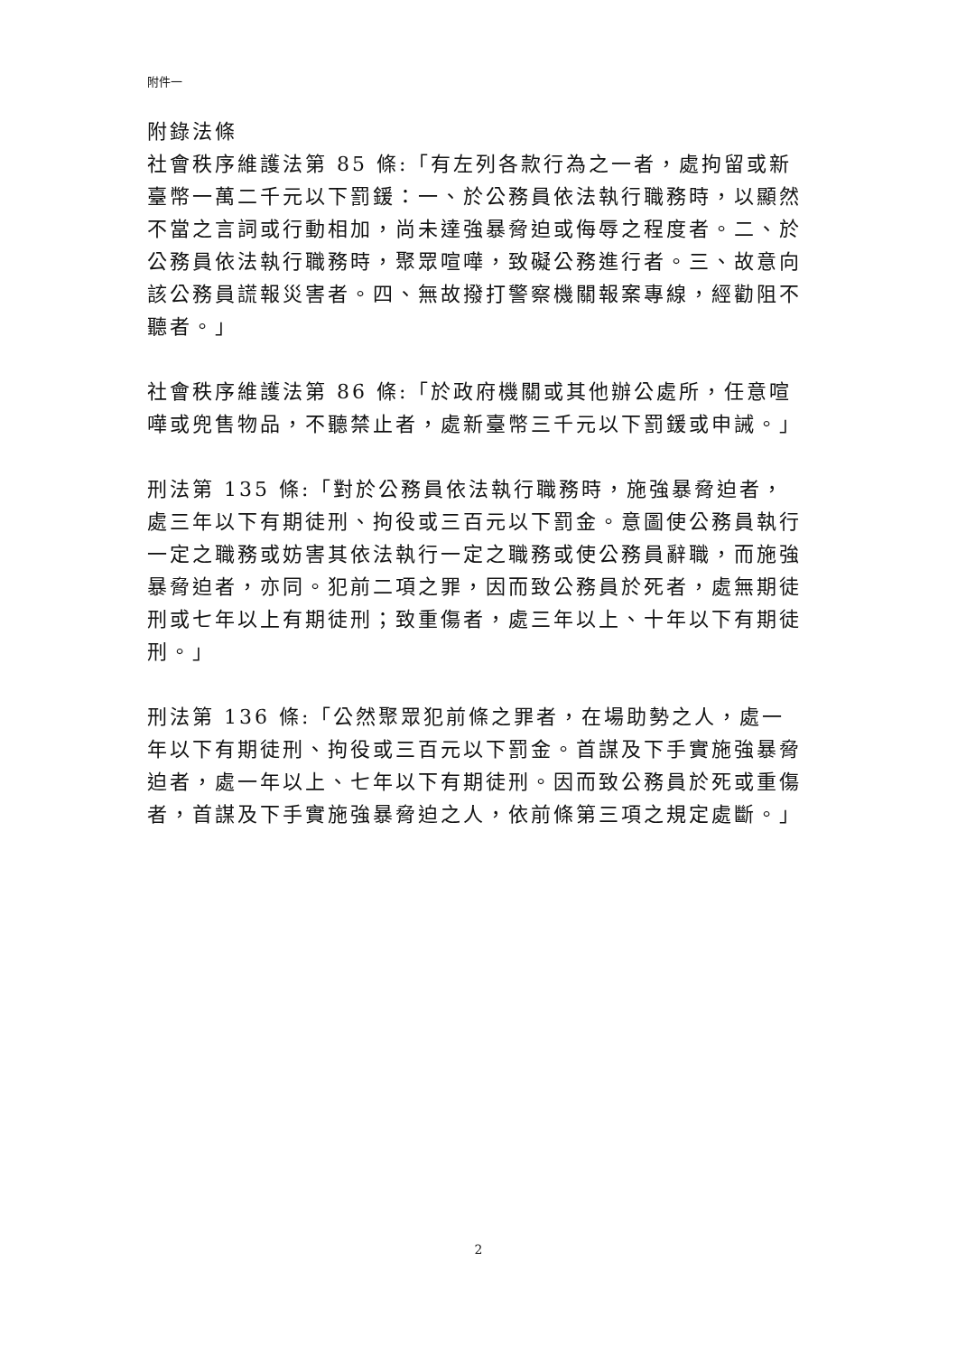附件一
附錄法條
社會秩序維護法第 85 條:「有左列各款行為之一者，處拘留或新臺幣一萬二千元以下罰鍰：一、於公務員依法執行職務時，以顯然不當之言詞或行動相加，尚未達強暴脅迫或侮辱之程度者。二、於公務員依法執行職務時，聚眾喧嘩，致礙公務進行者。三、故意向該公務員謊報災害者。四、無故撥打警察機關報案專線，經勸阻不聽者。」
社會秩序維護法第 86 條:「於政府機關或其他辦公處所，任意喧嘩或兜售物品，不聽禁止者，處新臺幣三千元以下罰鍰或申誡。」
刑法第 135 條:「對於公務員依法執行職務時，施強暴脅迫者，處三年以下有期徒刑、拘役或三百元以下罰金。意圖使公務員執行一定之職務或妨害其依法執行一定之職務或使公務員辭職，而施強暴脅迫者，亦同。犯前二項之罪，因而致公務員於死者，處無期徒刑或七年以上有期徒刑；致重傷者，處三年以上、十年以下有期徒刑。」
刑法第 136 條:「公然聚眾犯前條之罪者，在場助勢之人，處一年以下有期徒刑、拘役或三百元以下罰金。首謀及下手實施強暴脅迫者，處一年以上、七年以下有期徒刑。因而致公務員於死或重傷者，首謀及下手實施強暴脅迫之人，依前條第三項之規定處斷。」
2